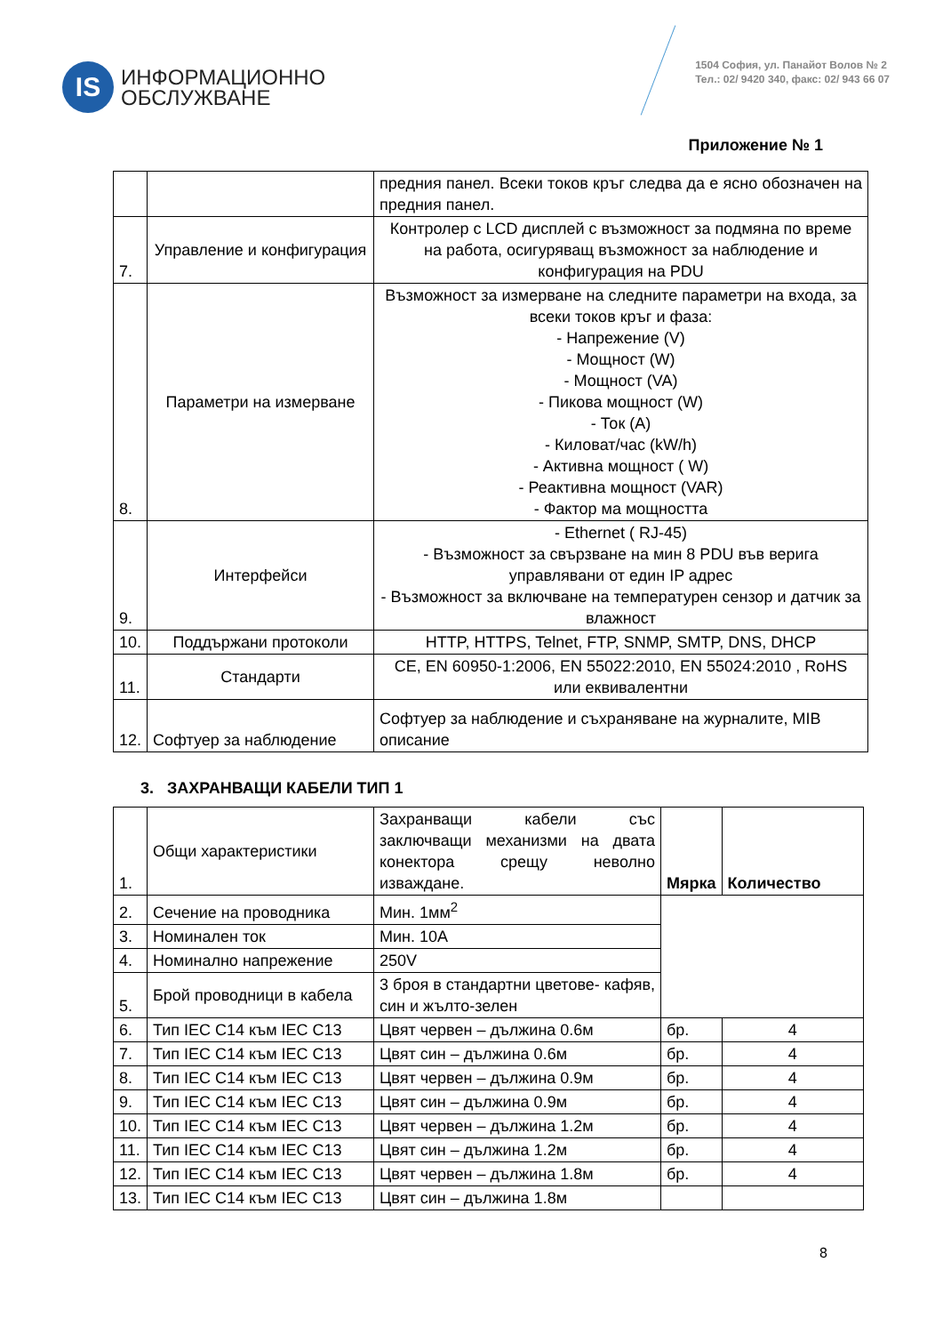IS
ИНФОРМАЦИОННО
ОБСЛУЖВАНЕ
1504 София, ул. Панайот Волов № 2
Тел.: 02/ 9420 340, факс: 02/ 943 66 07
Приложение № 1
| | | предния панел. Всеки токов кръг следва да е ясно обозначен на предния панел. |
| 7. | Управление и конфигурация | Контролер с LCD дисплей с възможност за подмяна по време на работа, осигуряващ възможност за наблюдение и конфигурация на PDU |
| 8. | Параметри на измерване | Възможност за измерване на следните параметри на входа, за всеки токов кръг и фаза: - Напрежение (V) - Мощност (W) - Мощност (VA) - Пикова мощност (W) - Ток (A) - Киловат/час (kW/h) - Активна мощност ( W) - Реактивна мощност (VAR) - Фактор ма мощността |
| 9. | Интерфейси | - Ethernet ( RJ-45) - Възможност за свързване на мин 8 PDU във верига управлявани от един IP адрес - Възможност за включване на температурен сензор и датчик за влажност |
| 10. | Поддържани протоколи | HTTP, HTTPS, Telnet, FTP, SNMP, SMTP, DNS, DHCP |
| 11. | Стандарти | CE, EN 60950-1:2006, EN 55022:2010, EN 55024:2010 , RoHS или еквивалентни |
| 12. | Софтуер за наблюдение | Софтуер за наблюдение и съхраняване на журналите, MIB описание |
3. ЗАХРАНВАЩИ КАБЕЛИ ТИП 1
| 1. | Общи характеристики | Захранващи кабели със заключващи механизми на двата конектора срещу неволно изваждане. | Мярка | Количество |
| 2. | Сечение на проводника | Мин. 1мм<sup>2</sup> | | |
| 3. | Номинален ток | Мин. 10А | | |
| 4. | Номинално напрежение | 250V | | |
| 5. | Брой проводници в кабела | 3 броя в стандартни цветове- кафяв, син и жълто-зелен | | |
| 6. | Тип IEC C14 към IEC C13 | Цвят червен – дължина 0.6м | бр. | 4 |
| 7. | Тип IEC C14 към IEC C13 | Цвят син – дължина 0.6м | бр. | 4 |
| 8. | Тип IEC C14 към IEC C13 | Цвят червен – дължина 0.9м | бр. | 4 |
| 9. | Тип IEC C14 към IEC C13 | Цвят син – дължина 0.9м | бр. | 4 |
| 10. | Тип IEC C14 към IEC C13 | Цвят червен – дължина 1.2м | бр. | 4 |
| 11. | Тип IEC C14 към IEC C13 | Цвят син – дължина 1.2м | бр. | 4 |
| 12. | Тип IEC C14 към IEC C13 | Цвят червен – дължина 1.8м | бр. | 4 |
| 13. | Тип IEC C14 към IEC C13 | Цвят син – дължина 1.8м | | |
8